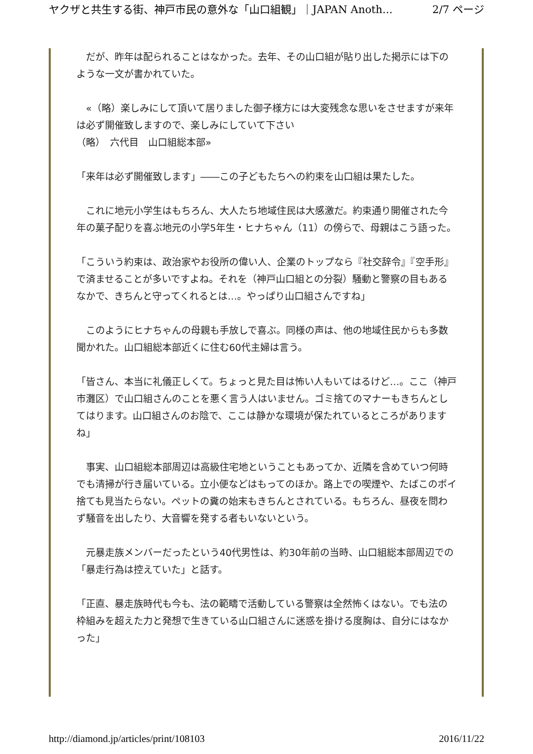ヤクザと共生する街、神戸市民の意外な「山口組観」｜JAPAN Anoth... 2/7 ページ
　だが、昨年は配られることはなかった。去年、その山口組が貼り出した掲示には下のような一文が書かれていた。
　«（略）楽しみにして頂いて居りました御子様方には大変残念な思いをさせますが来年は必ず開催致しますので、楽しみにしていて下さい
（略）　六代目　山口組総本部»
「来年は必ず開催致します」――この子どもたちへの約束を山口組は果たした。
　これに地元小学生はもちろん、大人たち地域住民は大感激だ。約束通り開催された今年の菓子配りを喜ぶ地元の小学5年生・ヒナちゃん（11）の傍らで、母親はこう語った。
「こういう約束は、政治家やお役所の偉い人、企業のトップなら『社交辞令』『空手形』で済ませることが多いですよね。それを（神戸山口組との分裂）騒動と警察の目もあるなかで、きちんと守ってくれるとは…。やっぱり山口組さんですね」
　このようにヒナちゃんの母親も手放しで喜ぶ。同様の声は、他の地域住民からも多数聞かれた。山口組総本部近くに住む60代主婦は言う。
「皆さん、本当に礼儀正しくて。ちょっと見た目は怖い人もいてはるけど…。ここ（神戸市灘区）で山口組さんのことを悪く言う人はいません。ゴミ捨てのマナーもきちんとしてはります。山口組さんのお陰で、ここは静かな環境が保たれているところがありますね」
　事実、山口組総本部周辺は高級住宅地ということもあってか、近隣を含めていつ何時でも清掃が行き届いている。立小便などはもってのほか。路上での喫煙や、たばこのポイ捨ても見当たらない。ペットの糞の始末もきちんとされている。もちろん、昼夜を問わず騒音を出したり、大音響を発する者もいないという。
　元暴走族メンバーだったという40代男性は、約30年前の当時、山口組総本部周辺での「暴走行為は控えていた」と話す。
「正直、暴走族時代も今も、法の範疇で活動している警察は全然怖くはない。でも法の枠組みを超えた力と発想で生きている山口組さんに迷惑を掛ける度胸は、自分にはなかった」
http://diamond.jp/articles/print/108103 2016/11/22